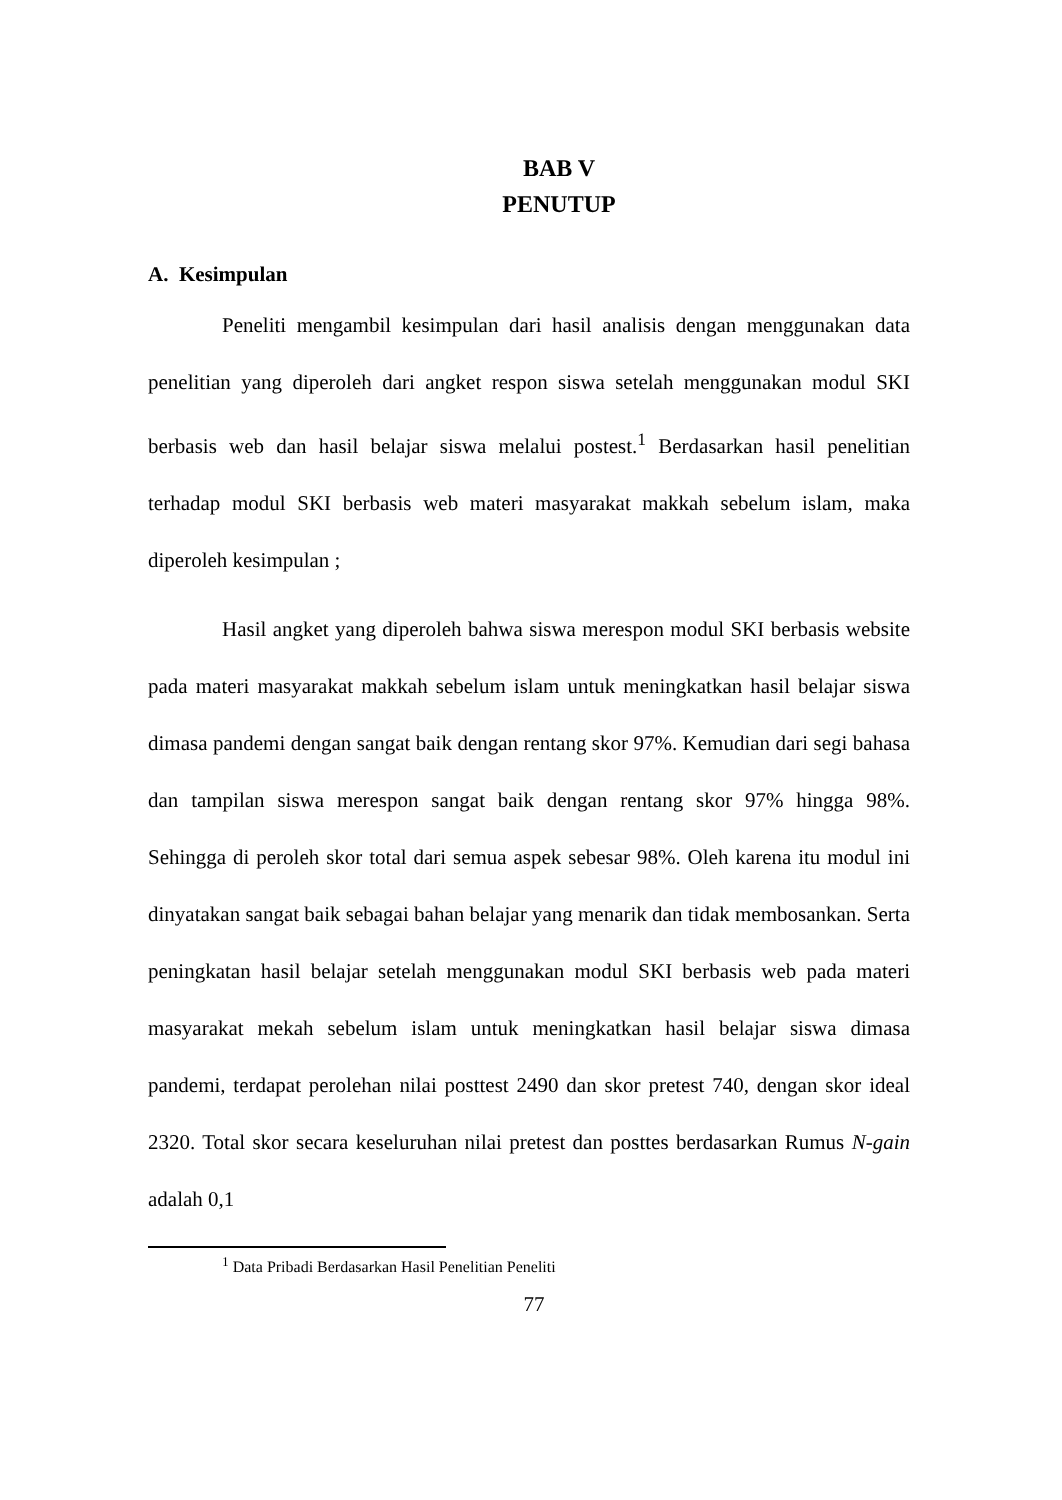BAB V
PENUTUP
A. Kesimpulan
Peneliti mengambil kesimpulan dari hasil analisis dengan menggunakan data penelitian yang diperoleh dari angket respon siswa setelah menggunakan modul SKI berbasis web dan hasil belajar siswa melalui postest.<sup>1</sup> Berdasarkan hasil penelitian terhadap modul SKI berbasis web materi masyarakat makkah sebelum islam, maka diperoleh kesimpulan ;
Hasil angket yang diperoleh bahwa siswa merespon modul SKI berbasis website pada materi masyarakat makkah sebelum islam untuk meningkatkan hasil belajar siswa dimasa pandemi dengan sangat baik dengan rentang skor 97%. Kemudian dari segi bahasa dan tampilan siswa merespon sangat baik dengan rentang skor 97% hingga 98%. Sehingga di peroleh skor total dari semua aspek sebesar 98%. Oleh karena itu modul ini dinyatakan sangat baik sebagai bahan belajar yang menarik dan tidak membosankan. Serta peningkatan hasil belajar setelah menggunakan modul SKI berbasis web pada materi masyarakat mekah sebelum islam untuk meningkatkan hasil belajar siswa dimasa pandemi, terdapat perolehan nilai posttest 2490 dan skor pretest 740, dengan skor ideal 2320. Total skor secara keseluruhan nilai pretest dan posttes berdasarkan Rumus N-gain adalah 0,1
<sup>1</sup> Data Pribadi Berdasarkan Hasil Penelitian Peneliti
77